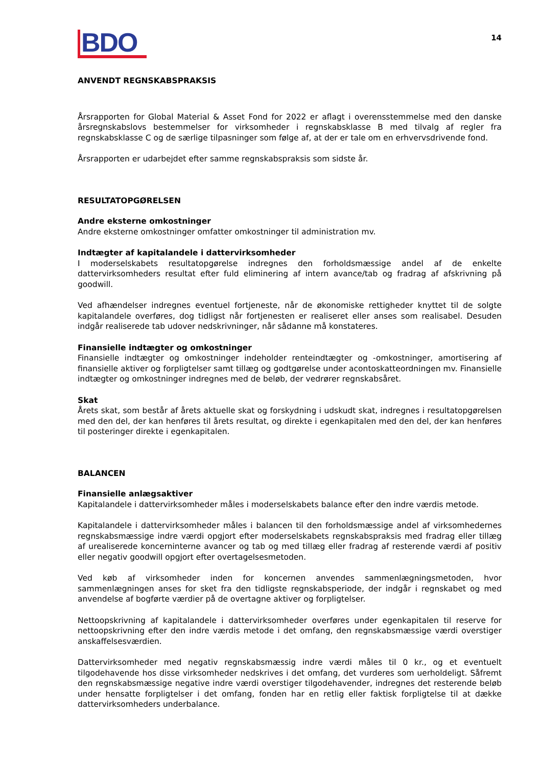BDO
14
ANVENDT REGNSKABSPRAKSIS
Årsrapporten for Global Material & Asset Fond for 2022 er aflagt i overensstemmelse med den danske årsregnskabslovs bestemmelser for virksomheder i regnskabsklasse B med tilvalg af regler fra regnskabsklasse C og de særlige tilpasninger som følge af, at der er tale om en erhvervsdrivende fond.
Årsrapporten er udarbejdet efter samme regnskabspraksis som sidste år.
RESULTATOPGØRELSEN
Andre eksterne omkostninger
Andre eksterne omkostninger omfatter omkostninger til administration mv.
Indtægter af kapitalandele i dattervirksomheder
I moderselskabets resultatopgørelse indregnes den forholdsmæssige andel af de enkelte dattervirksomheders resultat efter fuld eliminering af intern avance/tab og fradrag af afskrivning på goodwill.
Ved afhændelser indregnes eventuel fortjeneste, når de økonomiske rettigheder knyttet til de solgte kapitalandele overføres, dog tidligst når fortjenesten er realiseret eller anses som realisabel. Desuden indgår realiserede tab udover nedskrivninger, når sådanne må konstateres.
Finansielle indtægter og omkostninger
Finansielle indtægter og omkostninger indeholder renteindtægter og -omkostninger, amortisering af finansielle aktiver og forpligtelser samt tillæg og godtgørelse under acontoskatteordningen mv. Finansielle indtægter og omkostninger indregnes med de beløb, der vedrører regnskabsåret.
Skat
Årets skat, som består af årets aktuelle skat og forskydning i udskudt skat, indregnes i resultatopgørelsen med den del, der kan henføres til årets resultat, og direkte i egenkapitalen med den del, der kan henføres til posteringer direkte i egenkapitalen.
BALANCEN
Finansielle anlægsaktiver
Kapitalandele i dattervirksomheder måles i moderselskabets balance efter den indre værdis metode.
Kapitalandele i dattervirksomheder måles i balancen til den forholdsmæssige andel af virksomhedernes regnskabsmæssige indre værdi opgjort efter moderselskabets regnskabspraksis med fradrag eller tillæg af urealiserede koncerninterne avancer og tab og med tillæg eller fradrag af resterende værdi af positiv eller negativ goodwill opgjort efter overtagelsesmetoden.
Ved køb af virksomheder inden for koncernen anvendes sammenlægningsmetoden, hvor sammenlægningen anses for sket fra den tidligste regnskabsperiode, der indgår i regnskabet og med anvendelse af bogførte værdier på de overtagne aktiver og forpligtelser.
Nettoopskrivning af kapitalandele i dattervirksomheder overføres under egenkapitalen til reserve for nettoopskrivning efter den indre værdis metode i det omfang, den regnskabsmæssige værdi overstiger anskaffelsesværdien.
Dattervirksomheder med negativ regnskabsmæssig indre værdi måles til 0 kr., og et eventuelt tilgodehavende hos disse virksomheder nedskrives i det omfang, det vurderes som uerholdeligt. Såfremt den regnskabsmæssige negative indre værdi overstiger tilgodehavender, indregnes det resterende beløb under hensatte forpligtelser i det omfang, fonden har en retlig eller faktisk forpligtelse til at dække dattervirksomheders underbalance.